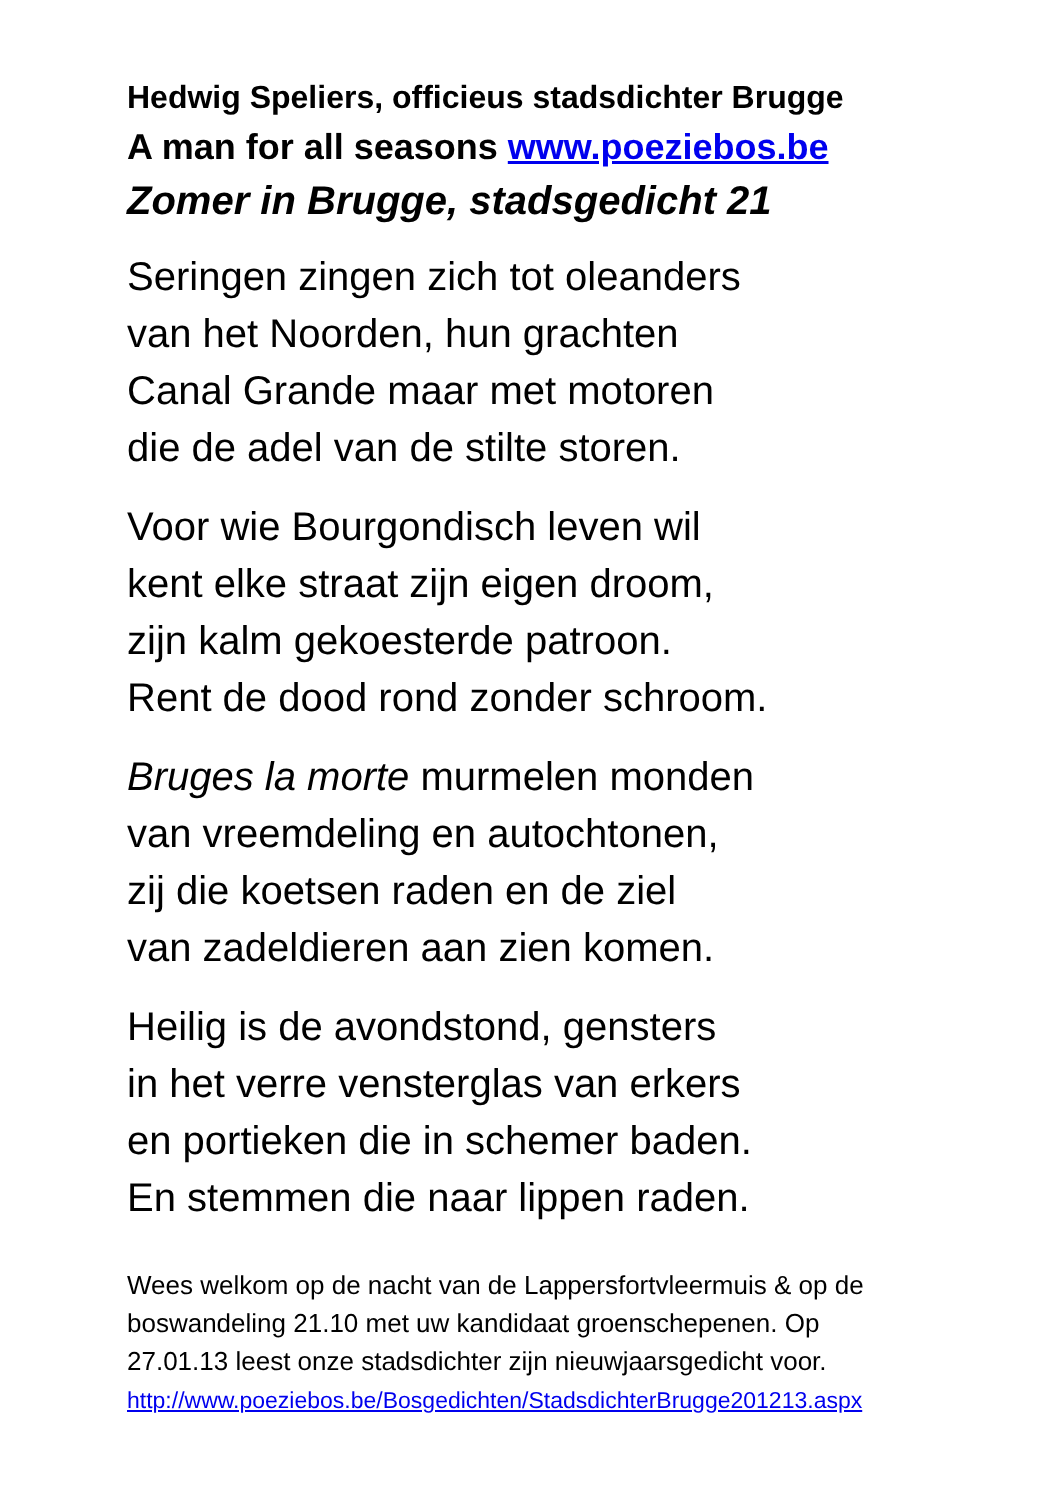Hedwig Speliers, officieus stadsdichter Brugge
A man for all seasons www.poeziebos.be
Zomer in Brugge, stadsgedicht 21
Seringen zingen zich tot oleanders
van het Noorden, hun grachten
Canal Grande maar met motoren
die de adel van de stilte storen.
Voor wie Bourgondisch leven wil
kent elke straat zijn eigen droom,
zijn kalm gekoesterde patroon.
Rent de dood rond zonder schroom.
Bruges la morte murmelen monden
van vreemdeling en autochtonen,
zij die koetsen raden en de ziel
van zadeldieren aan zien komen.
Heilig is de avondstond, gensters
in het verre vensterglas van erkers
en portieken die in schemer baden.
En stemmen die naar lippen raden.
Wees welkom op de nacht van de Lappersfortvleermuis & op de
boswandeling 21.10 met uw kandidaat groenschepenen. Op
27.01.13 leest onze stadsdichter zijn nieuwjaarsgedicht voor.
http://www.poeziebos.be/Bosgedichten/StadsdichterBrugge201213.aspx